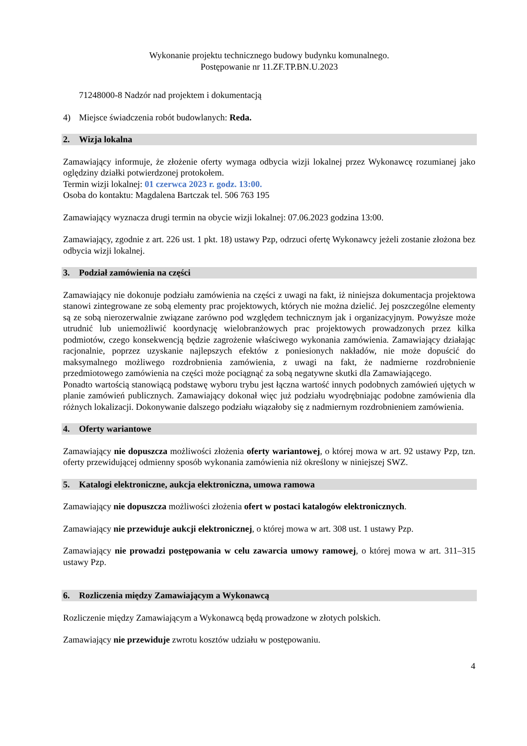Wykonanie projektu technicznego budowy budynku komunalnego.
Postępowanie nr 11.ZF.TP.BN.U.2023
71248000-8 Nadzór nad projektem i dokumentacją
4) Miejsce świadczenia robót budowlanych: Reda.
2. Wizja lokalna
Zamawiający informuje, że złożenie oferty wymaga odbycia wizji lokalnej przez Wykonawcę rozumianej jako oględziny działki potwierdzonej protokołem.
Termin wizji lokalnej: 01 czerwca 2023 r. godz. 13:00.
Osoba do kontaktu: Magdalena Bartczak tel. 506 763 195
Zamawiający wyznacza drugi termin na obycie wizji lokalnej: 07.06.2023 godzina 13:00.
Zamawiający, zgodnie z art. 226 ust. 1 pkt. 18) ustawy Pzp, odrzuci ofertę Wykonawcy jeżeli zostanie złożona bez odbycia wizji lokalnej.
3. Podział zamówienia na części
Zamawiający nie dokonuje podziału zamówienia na części z uwagi na fakt, iż niniejsza dokumentacja projektowa stanowi zintegrowane ze sobą elementy prac projektowych, których nie można dzielić. Jej poszczególne elementy są ze sobą nierozerwalnie związane zarówno pod względem technicznym jak i organizacyjnym. Powyższe może utrudnić lub uniemożliwić koordynację wielobranżowych prac projektowych prowadzonych przez kilka podmiotów, czego konsekwencją będzie zagrożenie właściwego wykonania zamówienia. Zamawiający działając racjonalnie, poprzez uzyskanie najlepszych efektów z poniesionych nakładów, nie może dopuścić do maksymalnego możliwego rozdrobnienia zamówienia, z uwagi na fakt, że nadmierne rozdrobnienie przedmiotowego zamówienia na części może pociągnąć za sobą negatywne skutki dla Zamawiającego.
Ponadto wartością stanowiącą podstawę wyboru trybu jest łączna wartość innych podobnych zamówień ujętych w planie zamówień publicznych. Zamawiający dokonał więc już podziału wyodrębniając podobne zamówienia dla różnych lokalizacji. Dokonywanie dalszego podziału wiązałoby się z nadmiernym rozdrobnieniem zamówienia.
4. Oferty wariantowe
Zamawiający nie dopuszcza możliwości złożenia oferty wariantowej, o której mowa w art. 92 ustawy Pzp, tzn. oferty przewidującej odmienny sposób wykonania zamówienia niż określony w niniejszej SWZ.
5. Katalogi elektroniczne, aukcja elektroniczna, umowa ramowa
Zamawiający nie dopuszcza możliwości złożenia ofert w postaci katalogów elektronicznych.
Zamawiający nie przewiduje aukcji elektronicznej, o której mowa w art. 308 ust. 1 ustawy Pzp.
Zamawiający nie prowadzi postępowania w celu zawarcia umowy ramowej, o której mowa w art. 311–315 ustawy Pzp.
6. Rozliczenia między Zamawiającym a Wykonawcą
Rozliczenie między Zamawiającym a Wykonawcą będą prowadzone w złotych polskich.
Zamawiający nie przewiduje zwrotu kosztów udziału w postępowaniu.
4